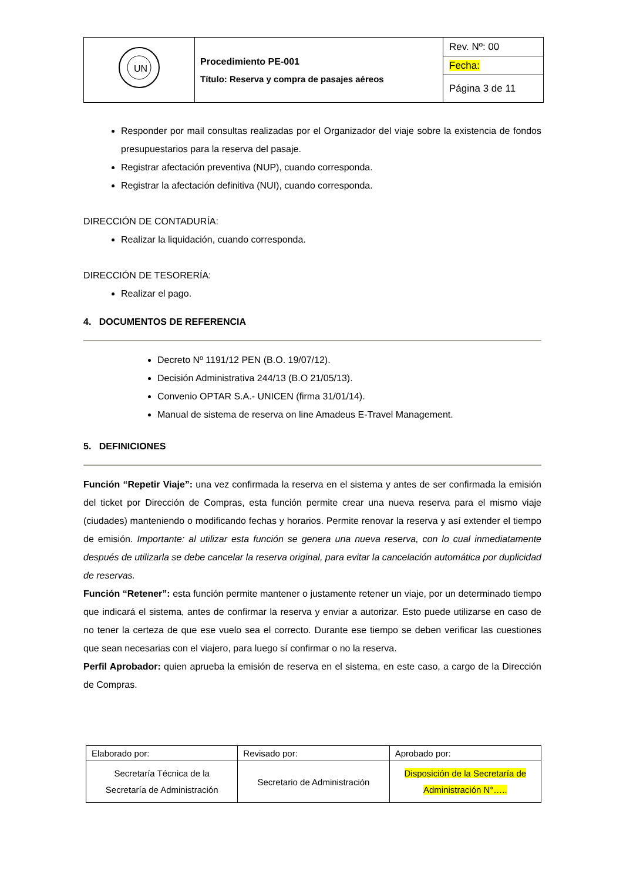| UN | Procedimiento PE-001 Título: Reserva y compra de pasajes aéreos | Rev. Nº: 00 |
| | | Fecha: |
| | | Página 3 de 11 |
Responder por mail consultas realizadas por el Organizador del viaje sobre la existencia de fondos presupuestarios para la reserva del pasaje.
Registrar afectación preventiva (NUP), cuando corresponda.
Registrar la afectación definitiva (NUI), cuando corresponda.
DIRECCIÓN DE CONTADURÍA:
Realizar la liquidación, cuando corresponda.
DIRECCIÓN DE TESORERÍA:
Realizar el pago.
4. DOCUMENTOS DE REFERENCIA
Decreto Nº 1191/12 PEN (B.O. 19/07/12).
Decisión Administrativa 244/13 (B.O 21/05/13).
Convenio OPTAR S.A.- UNICEN (firma 31/01/14).
Manual de sistema de reserva on line Amadeus E-Travel Management.
5. DEFINICIONES
Función “Repetir Viaje”: una vez confirmada la reserva en el sistema y antes de ser confirmada la emisión del ticket por Dirección de Compras, esta función permite crear una nueva reserva para el mismo viaje (ciudades) manteniendo o modificando fechas y horarios. Permite renovar la reserva y así extender el tiempo de emisión. Importante: al utilizar esta función se genera una nueva reserva, con lo cual inmediatamente después de utilizarla se debe cancelar la reserva original, para evitar la cancelación automática por duplicidad de reservas.
Función “Retener”: esta función permite mantener o justamente retener un viaje, por un determinado tiempo que indicará el sistema, antes de confirmar la reserva y enviar a autorizar. Esto puede utilizarse en caso de no tener la certeza de que ese vuelo sea el correcto. Durante ese tiempo se deben verificar las cuestiones que sean necesarias con el viajero, para luego sí confirmar o no la reserva.
Perfil Aprobador: quien aprueba la emisión de reserva en el sistema, en este caso, a cargo de la Dirección de Compras.
| Elaborado por: | Revisado por: | Aprobado por: |
| Secretaría Técnica de la Secretaría de Administración | Secretario de Administración | Disposición de la Secretaría de Administración N°….. |